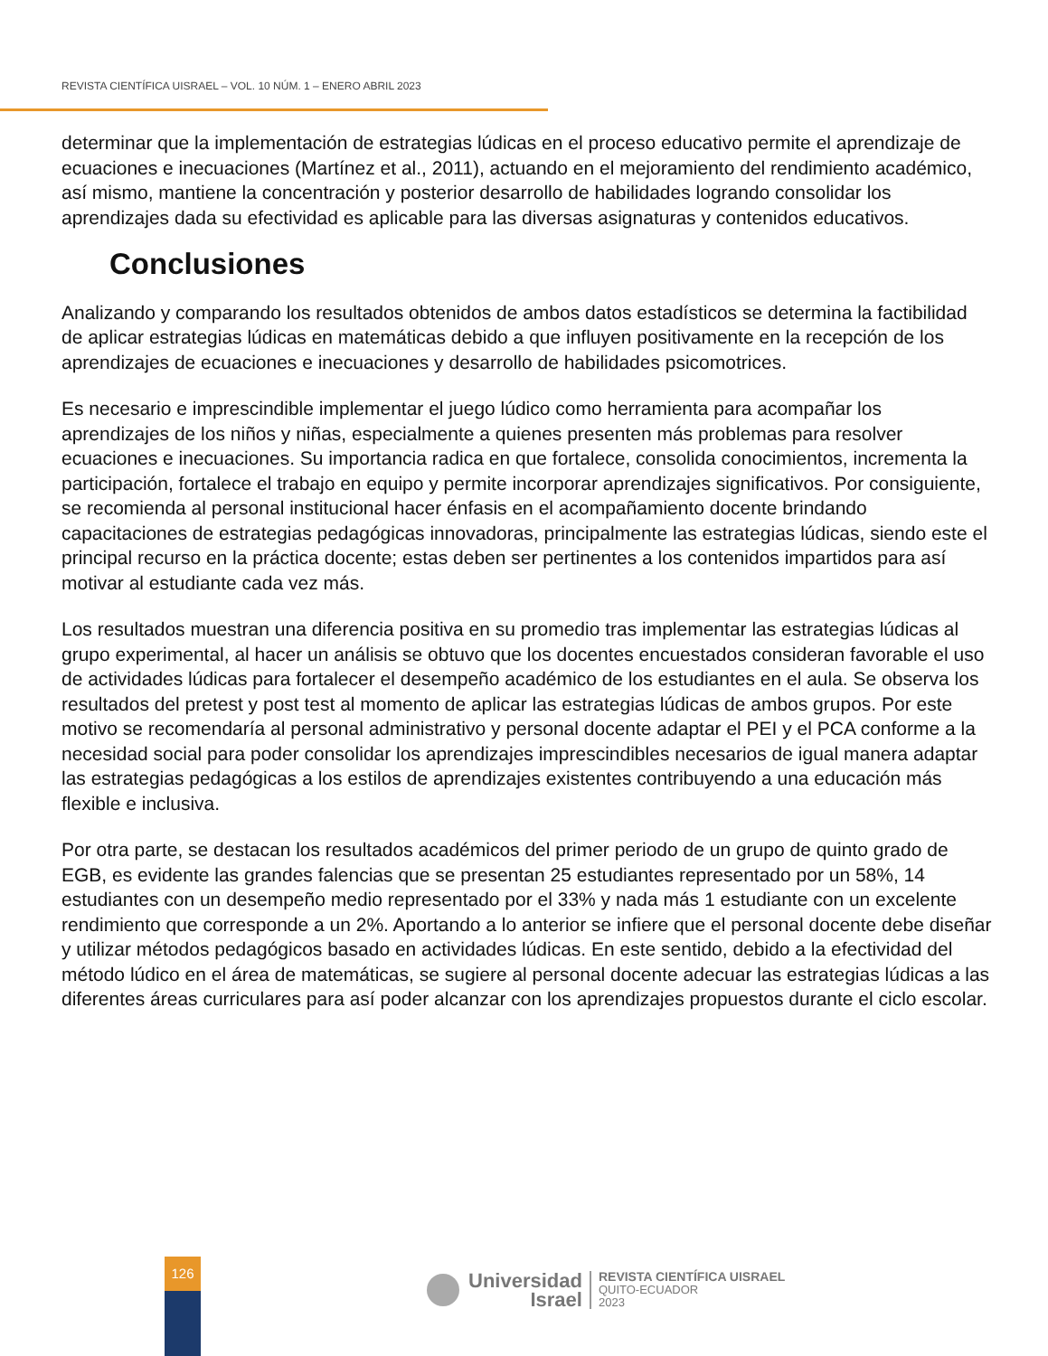REVISTA CIENTÍFICA UISRAEL – VOL. 10 NÚM. 1 – ENERO ABRIL 2023
determinar que la implementación de estrategias lúdicas en el proceso educativo permite el aprendizaje de ecuaciones e inecuaciones (Martínez et al., 2011), actuando en el mejoramiento del rendimiento académico, así mismo, mantiene la concentración y posterior desarrollo de habilidades logrando consolidar los aprendizajes dada su efectividad es aplicable para las diversas asignaturas y contenidos educativos.
Conclusiones
Analizando y comparando los resultados obtenidos de ambos datos estadísticos se determina la factibilidad de aplicar estrategias lúdicas en matemáticas debido a que influyen positivamente en la recepción de los aprendizajes de ecuaciones e inecuaciones y desarrollo de habilidades psicomotrices.
Es necesario e imprescindible implementar el juego lúdico como herramienta para acompañar los aprendizajes de los niños y niñas, especialmente a quienes presenten más problemas para resolver ecuaciones e inecuaciones. Su importancia radica en que fortalece, consolida conocimientos, incrementa la participación, fortalece el trabajo en equipo y permite incorporar aprendizajes significativos. Por consiguiente, se recomienda al personal institucional hacer énfasis en el acompañamiento docente brindando capacitaciones de estrategias pedagógicas innovadoras, principalmente las estrategias lúdicas, siendo este el principal recurso en la práctica docente; estas deben ser pertinentes a los contenidos impartidos para así motivar al estudiante cada vez más.
Los resultados muestran una diferencia positiva en su promedio tras implementar las estrategias lúdicas al grupo experimental, al hacer un análisis se obtuvo que los docentes encuestados consideran favorable el uso de actividades lúdicas para fortalecer el desempeño académico de los estudiantes en el aula. Se observa los resultados del pretest y post test al momento de aplicar las estrategias lúdicas de ambos grupos. Por este motivo se recomendaría al personal administrativo y personal docente adaptar el PEI y el PCA conforme a la necesidad social para poder consolidar los aprendizajes imprescindibles necesarios de igual manera adaptar las estrategias pedagógicas a los estilos de aprendizajes existentes contribuyendo a una educación más flexible e inclusiva.
Por otra parte, se destacan los resultados académicos del primer periodo de un grupo de quinto grado de EGB, es evidente las grandes falencias que se presentan 25 estudiantes representado por un 58%, 14 estudiantes con un desempeño medio representado por el 33% y nada más 1 estudiante con un excelente rendimiento que corresponde a un 2%. Aportando a lo anterior se infiere que el personal docente debe diseñar y utilizar métodos pedagógicos basado en actividades lúdicas. En este sentido, debido a la efectividad del método lúdico en el área de matemáticas, se sugiere al personal docente adecuar las estrategias lúdicas a las diferentes áreas curriculares para así poder alcanzar con los aprendizajes propuestos durante el ciclo escolar.
126
Universidad
Israel
REVISTA CIENTÍFICA UISRAEL
QUITO-ECUADOR
2023